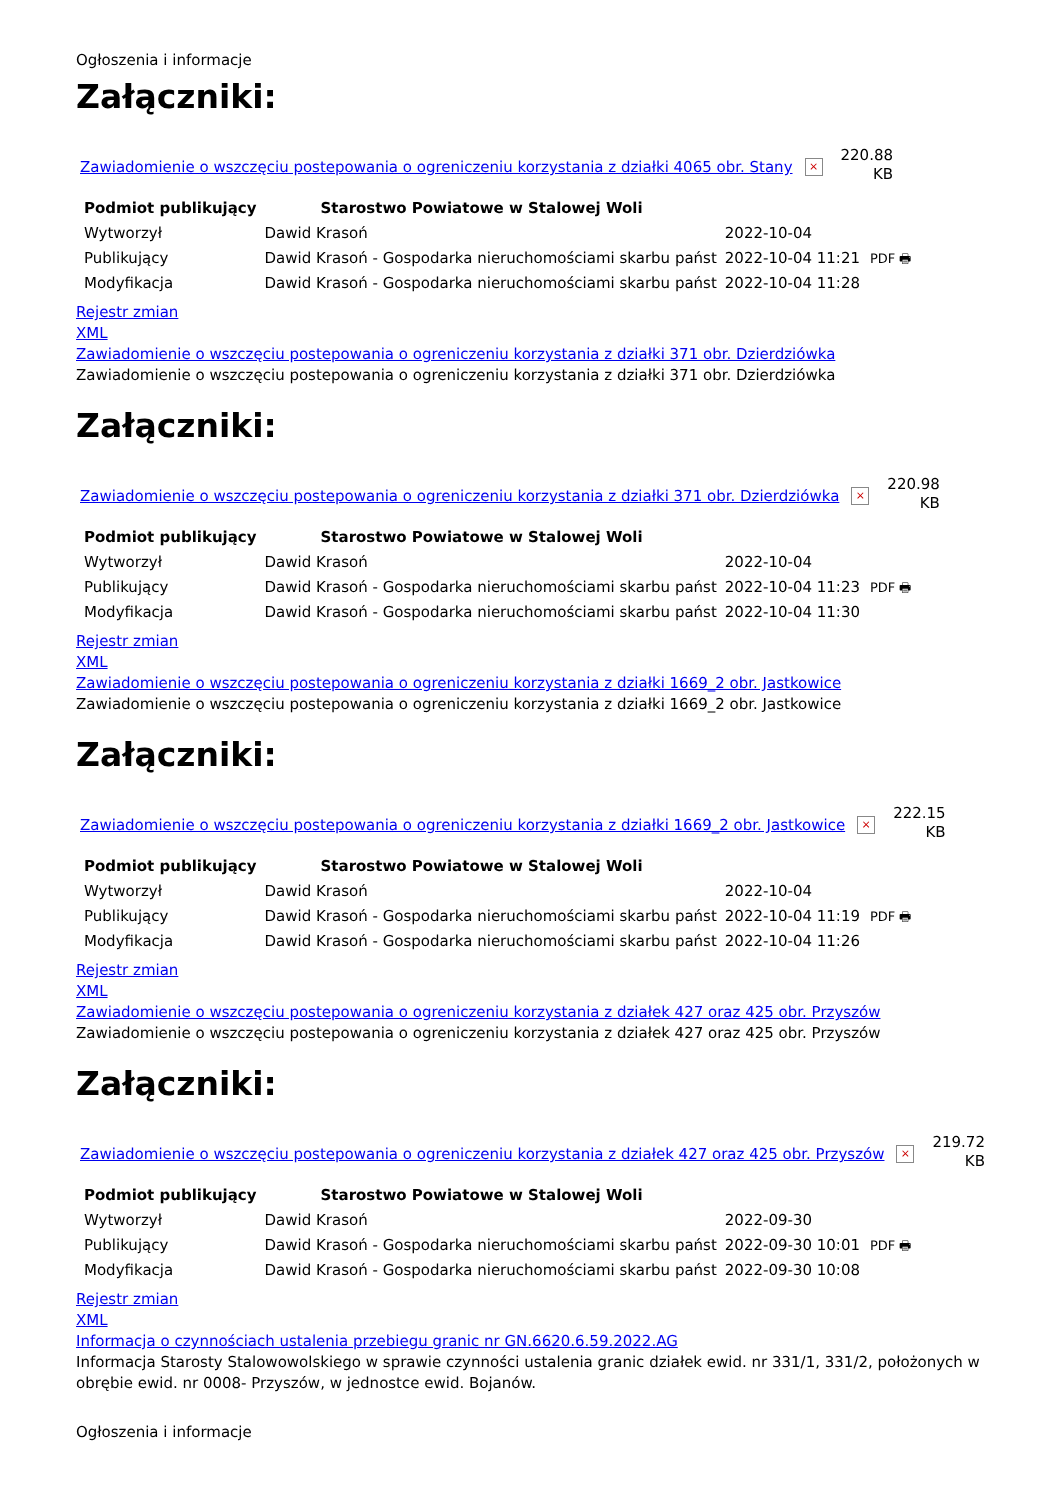Ogłoszenia i informacje
Załączniki:
Zawiadomienie o wszczęciu postepowania o ogreniczeniu korzystania z działki 4065 obr. Stany ×
220.88
KB
| Podmiot publikujący | Starostwo Powiatowe w Stalowej Woli | | |
| Wytworzył | Dawid Krasoń | 2022-10-04 | PDF 🖶 |
| Publikujący | Dawid Krasoń - Gospodarka nieruchomościami skarbu państ | 2022-10-04 11:21 | |
| Modyfikacja | Dawid Krasoń - Gospodarka nieruchomościami skarbu państ | 2022-10-04 11:28 | |
Rejestr zmian
XML
Zawiadomienie o wszczęciu postepowania o ogreniczeniu korzystania z działki 371 obr. Dzierdziówka
Zawiadomienie o wszczęciu postepowania o ogreniczeniu korzystania z działki 371 obr. Dzierdziówka
Załączniki:
Zawiadomienie o wszczęciu postepowania o ogreniczeniu korzystania z działki 371 obr. Dzierdziówka ×
220.98
KB
| Podmiot publikujący | Starostwo Powiatowe w Stalowej Woli | | |
| Wytworzył | Dawid Krasoń | 2022-10-04 | PDF 🖶 |
| Publikujący | Dawid Krasoń - Gospodarka nieruchomościami skarbu państ | 2022-10-04 11:23 | |
| Modyfikacja | Dawid Krasoń - Gospodarka nieruchomościami skarbu państ | 2022-10-04 11:30 | |
Rejestr zmian
XML
Zawiadomienie o wszczęciu postepowania o ogreniczeniu korzystania z działki 1669_2 obr. Jastkowice
Zawiadomienie o wszczęciu postepowania o ogreniczeniu korzystania z działki 1669_2 obr. Jastkowice
Załączniki:
Zawiadomienie o wszczęciu postepowania o ogreniczeniu korzystania z działki 1669_2 obr. Jastkowice ×
222.15
KB
| Podmiot publikujący | Starostwo Powiatowe w Stalowej Woli | | |
| Wytworzył | Dawid Krasoń | 2022-10-04 | PDF 🖶 |
| Publikujący | Dawid Krasoń - Gospodarka nieruchomościami skarbu państ | 2022-10-04 11:19 | |
| Modyfikacja | Dawid Krasoń - Gospodarka nieruchomościami skarbu państ | 2022-10-04 11:26 | |
Rejestr zmian
XML
Zawiadomienie o wszczęciu postepowania o ogreniczeniu korzystania z działek 427 oraz 425 obr. Przyszów
Zawiadomienie o wszczęciu postepowania o ogreniczeniu korzystania z działek 427 oraz 425 obr. Przyszów
Załączniki:
Zawiadomienie o wszczęciu postepowania o ogreniczeniu korzystania z działek 427 oraz 425 obr. Przyszów ×
219.72
KB
| Podmiot publikujący | Starostwo Powiatowe w Stalowej Woli | | |
| Wytworzył | Dawid Krasoń | 2022-09-30 | PDF 🖶 |
| Publikujący | Dawid Krasoń - Gospodarka nieruchomościami skarbu państ | 2022-09-30 10:01 | |
| Modyfikacja | Dawid Krasoń - Gospodarka nieruchomościami skarbu państ | 2022-09-30 10:08 | |
Rejestr zmian
XML
Informacja o czynnościach ustalenia przebiegu granic nr GN.6620.6.59.2022.AG
Informacja Starosty Stalowowolskiego w sprawie czynności ustalenia granic działek ewid. nr 331/1, 331/2, położonych w obrębie ewid. nr 0008- Przyszów, w jednostce ewid. Bojanów.
Ogłoszenia i informacje